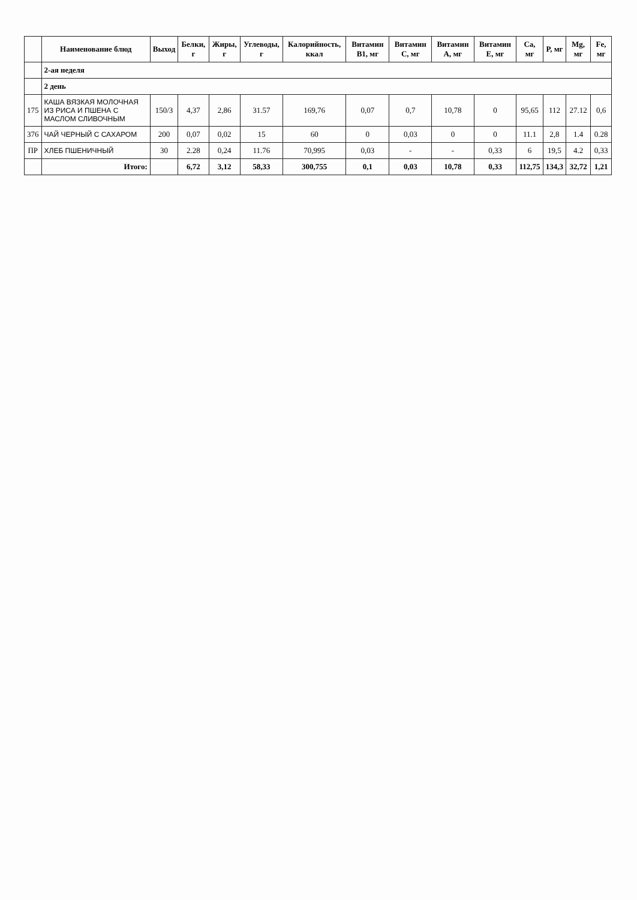| | Наименование блюд | Выход | Белки, г | Жиры, г | Углеводы, г | Калорийность, ккал | Витамин B1, мг | Витамин C, мг | Витамин A, мг | Витамин E, мг | Ca, мг | P, мг | Mg, мг | Fe, мг |
| --- | --- | --- | --- | --- | --- | --- | --- | --- | --- | --- | --- | --- | --- | --- |
| | 2-ая неделя | | | | | | | | | | | | | |
| | 2 день | | | | | | | | | | | | | |
| 175 | КАША ВЯЗКАЯ МОЛОЧНАЯ ИЗ РИСА И ПШЕНА С МАСЛОМ СЛИВОЧНЫМ | 150/3 | 4,37 | 2,86 | 31.57 | 169,76 | 0,07 | 0,7 | 10,78 | 0 | 95,65 | 112 | 27.12 | 0,6 |
| 376 | ЧАЙ ЧЕРНЫЙ С САХАРОМ | 200 | 0,07 | 0,02 | 15 | 60 | 0 | 0,03 | 0 | 0 | 11.1 | 2,8 | 1.4 | 0.28 |
| ПР | ХЛЕБ ПШЕНИЧНЫЙ | 30 | 2.28 | 0,24 | 11.76 | 70,995 | 0,03 | - | - | 0,33 | 6 | 19,5 | 4.2 | 0,33 |
| | Итого: | | 6,72 | 3,12 | 58,33 | 300,755 | 0,1 | 0,03 | 10,78 | 0,33 | 112,75 | 134,3 | 32,72 | 1,21 |